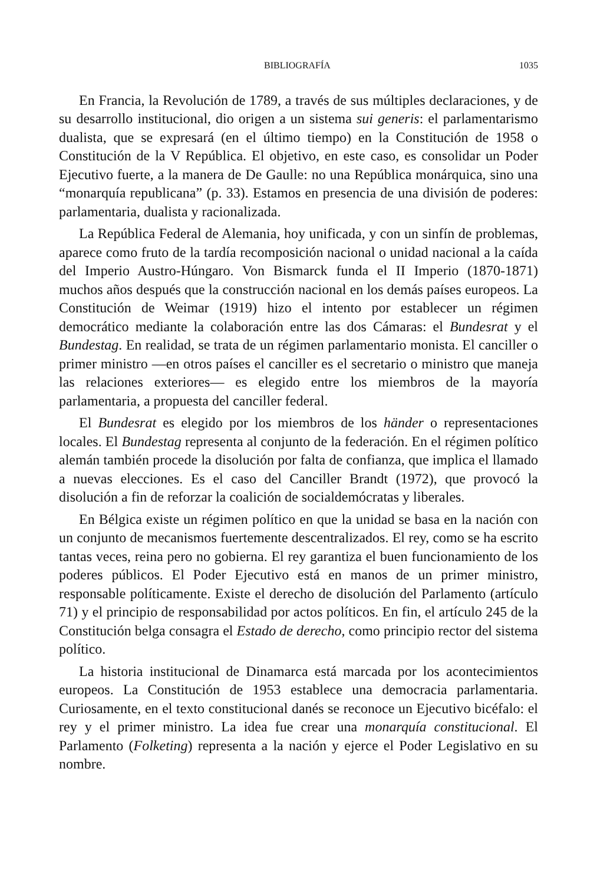BIBLIOGRAFÍA 1035
En Francia, la Revolución de 1789, a través de sus múltiples declaraciones, y de su desarrollo institucional, dio origen a un sistema sui generis: el parlamentarismo dualista, que se expresará (en el último tiempo) en la Constitución de 1958 o Constitución de la V República. El objetivo, en este caso, es consolidar un Poder Ejecutivo fuerte, a la manera de De Gaulle: no una República monárquica, sino una “monarquía republicana” (p. 33). Estamos en presencia de una división de poderes: parlamentaria, dualista y racionalizada.
La República Federal de Alemania, hoy unificada, y con un sinfín de problemas, aparece como fruto de la tardía recomposición nacional o unidad nacional a la caída del Imperio Austro-Húngaro. Von Bismarck funda el II Imperio (1870-1871) muchos años después que la construcción nacional en los demás países europeos. La Constitución de Weimar (1919) hizo el intento por establecer un régimen democrático mediante la colaboración entre las dos Cámaras: el Bundesrat y el Bundestag. En realidad, se trata de un régimen parlamentario monista. El canciller o primer ministro —en otros países el canciller es el secretario o ministro que maneja las relaciones exteriores— es elegido entre los miembros de la mayoría parlamentaria, a propuesta del canciller federal.
El Bundesrat es elegido por los miembros de los händer o representaciones locales. El Bundestag representa al conjunto de la federación. En el régimen político alemán también procede la disolución por falta de confianza, que implica el llamado a nuevas elecciones. Es el caso del Canciller Brandt (1972), que provocó la disolución a fin de reforzar la coalición de socialdemócratas y liberales.
En Bélgica existe un régimen político en que la unidad se basa en la nación con un conjunto de mecanismos fuertemente descentralizados. El rey, como se ha escrito tantas veces, reina pero no gobierna. El rey garantiza el buen funcionamiento de los poderes públicos. El Poder Ejecutivo está en manos de un primer ministro, responsable políticamente. Existe el derecho de disolución del Parlamento (artículo 71) y el principio de responsabilidad por actos políticos. En fin, el artículo 245 de la Constitución belga consagra el Estado de derecho, como principio rector del sistema político.
La historia institucional de Dinamarca está marcada por los acontecimientos europeos. La Constitución de 1953 establece una democracia parlamentaria. Curiosamente, en el texto constitucional danés se reconoce un Ejecutivo bicéfalo: el rey y el primer ministro. La idea fue crear una monarquía constitucional. El Parlamento (Folketing) representa a la nación y ejerce el Poder Legislativo en su nombre.